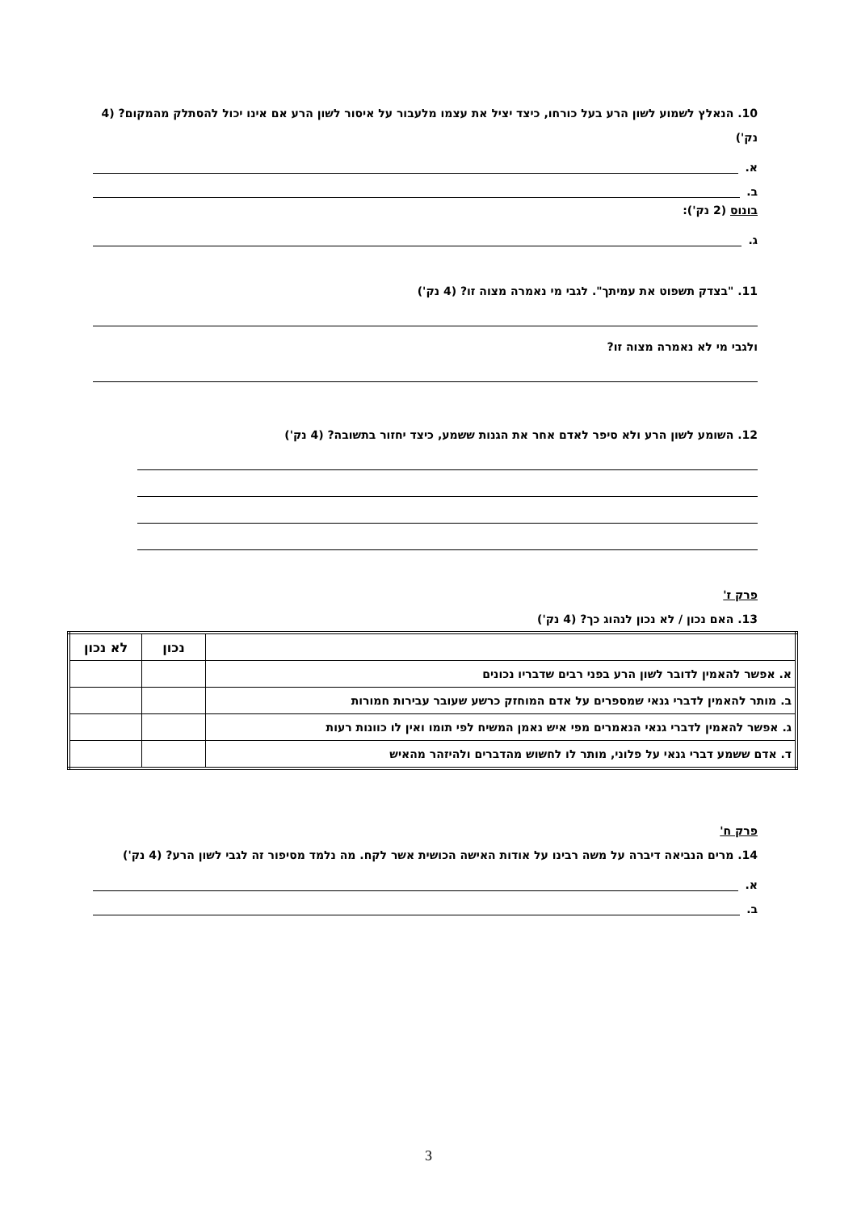10. הנאלץ לשמוע לשון הרע בעל כורחו, כיצד יציל את עצמו מלעבור על איסור לשון הרע אם אינו יכול להסתלק מהמקום? (4 נק')
א.
ב.
בונוס (2 נק'):
ג.
11. "בצדק תשפוט את עמיתך". לגבי מי נאמרה מצוה זו? (4 נק')
ולגבי מי לא נאמרה מצוה זו?
12. השומע לשון הרע ולא סיפר לאדם אחר את הגנות ששמע, כיצד יחזור בתשובה? (4 נק')
פרק ז'
13. האם נכון / לא נכון לנהוג כך? (4 נק')
| | נכון | לא נכון |
| --- | --- | --- |
| א. אפשר להאמין לדובר לשון הרע בפני רבים שדבריו נכונים | | |
| ב. מותר להאמין לדברי גנאי שמספרים על אדם המוחזק כרשע שעובר עבירות חמורות | | |
| ג. אפשר להאמין לדברי גנאי הנאמרים מפי איש נאמן המשיח לפי תומו ואין לו כוונות רעות | | |
| ד. אדם ששמע דברי גנאי על פלוני, מותר לו לחשוש מהדברים ולהיזהר מהאיש | | |
פרק ח'
14. מרים הנביאה דיברה על משה רבינו על אודות האישה הכושית אשר לקח. מה נלמד מסיפור זה לגבי לשון הרע? (4 נק')
א.
ב.
3